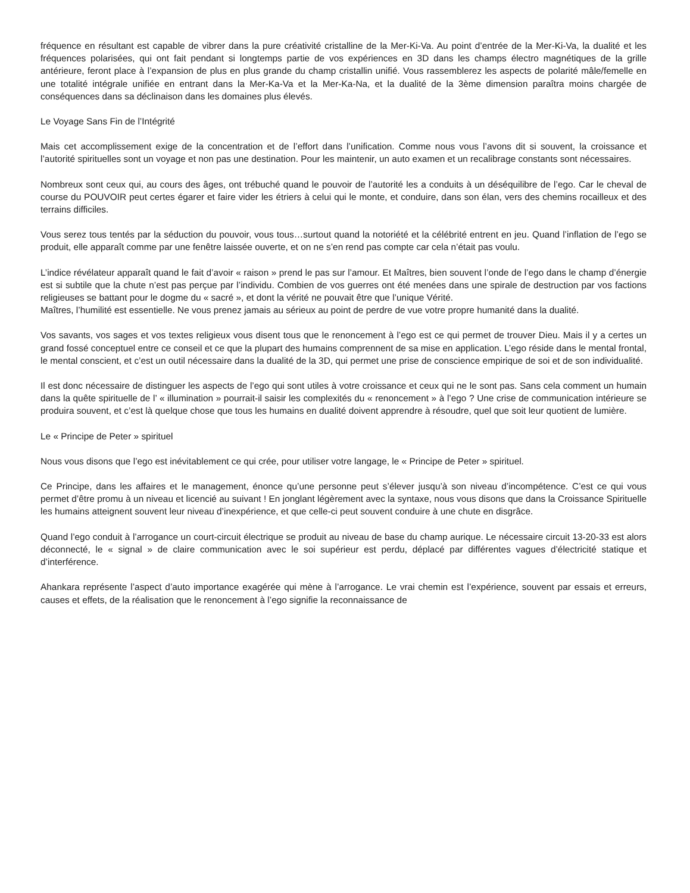fréquence en résultant est capable de vibrer dans la pure créativité cristalline de la Mer-Ki-Va. Au point d’entrée de la Mer-Ki-Va, la dualité et les fréquences polarisées, qui ont fait pendant si longtemps partie de vos expériences en 3D dans les champs électro magnétiques de la grille antérieure, feront place à l’expansion de plus en plus grande du champ cristallin unifié. Vous rassemblerez les aspects de polarité mâle/femelle en une totalité intégrale unifiée en entrant dans la Mer-Ka-Va et la Mer-Ka-Na, et la dualité de la 3ème dimension paraîtra moins chargée de conséquences dans sa déclinaison dans les domaines plus élevés.
Le Voyage Sans Fin de l’Intégrité
Mais cet accomplissement exige de la concentration et de l’effort dans l’unification. Comme nous vous l’avons dit si souvent, la croissance et l’autorité spirituelles sont un voyage et non pas une destination. Pour les maintenir, un auto examen et un recalibrage constants sont nécessaires.
Nombreux sont ceux qui, au cours des âges, ont trébuché quand le pouvoir de l’autorité les a conduits à un déséquilibre de l’ego. Car le cheval de course du POUVOIR peut certes égarer et faire vider les étriers à celui qui le monte, et conduire, dans son élan, vers des chemins rocailleux et des terrains difficiles.
Vous serez tous tentés par la séduction du pouvoir, vous tous…surtout quand la notoriété et la célébrité entrent en jeu. Quand l’inflation de l’ego se produit, elle apparaît comme par une fenêtre laissée ouverte, et on ne s’en rend pas compte car cela n’était pas voulu.
L’indice révélateur apparaît quand le fait d’avoir « raison » prend le pas sur l’amour. Et Maîtres, bien souvent l’onde de l’ego dans le champ d’énergie est si subtile que la chute n’est pas perçue par l’individu. Combien de vos guerres ont été menées dans une spirale de destruction par vos factions religieuses se battant pour le dogme du « sacré », et dont la vérité ne pouvait être que l’unique Vérité.
Maîtres, l’humilité est essentielle. Ne vous prenez jamais au sérieux au point de perdre de vue votre propre humanité dans la dualité.
Vos savants, vos sages et vos textes religieux vous disent tous que le renoncement à l’ego est ce qui permet de trouver Dieu. Mais il y a certes un grand fossé conceptuel entre ce conseil et ce que la plupart des humains comprennent de sa mise en application. L’ego réside dans le mental frontal, le mental conscient, et c’est un outil nécessaire dans la dualité de la 3D, qui permet une prise de conscience empirique de soi et de son individualité.
Il est donc nécessaire de distinguer les aspects de l’ego qui sont utiles à votre croissance et ceux qui ne le sont pas. Sans cela comment un humain dans la quête spirituelle de l’ « illumination » pourrait-il saisir les complexités du « renoncement » à l’ego ? Une crise de communication intérieure se produira souvent, et c’est là quelque chose que tous les humains en dualité doivent apprendre à résoudre, quel que soit leur quotient de lumière.
Le « Principe de Peter » spirituel
Nous vous disons que l’ego est inévitablement ce qui crée, pour utiliser votre langage, le « Principe de Peter » spirituel.
Ce Principe, dans les affaires et le management, énonce qu’une personne peut s’élever jusqu’à son niveau d’incompétence. C’est ce qui vous permet d’être promu à un niveau et licencié au suivant ! En jonglant légèrement avec la syntaxe, nous vous disons que dans la Croissance Spirituelle les humains atteignent souvent leur niveau d’inexpérience, et que celle-ci peut souvent conduire à une chute en disgrâce.
Quand l’ego conduit à l’arrogance un court-circuit électrique se produit au niveau de base du champ aurique. Le nécessaire circuit 13-20-33 est alors déconnecté, le « signal » de claire communication avec le soi supérieur est perdu, déplacé par différentes vagues d’électricité statique et d’interférence.
Ahankara représente l’aspect d’auto importance exagérée qui mène à l’arrogance. Le vrai chemin est l’expérience, souvent par essais et erreurs, causes et effets, de la réalisation que le renoncement à l’ego signifie la reconnaissance de